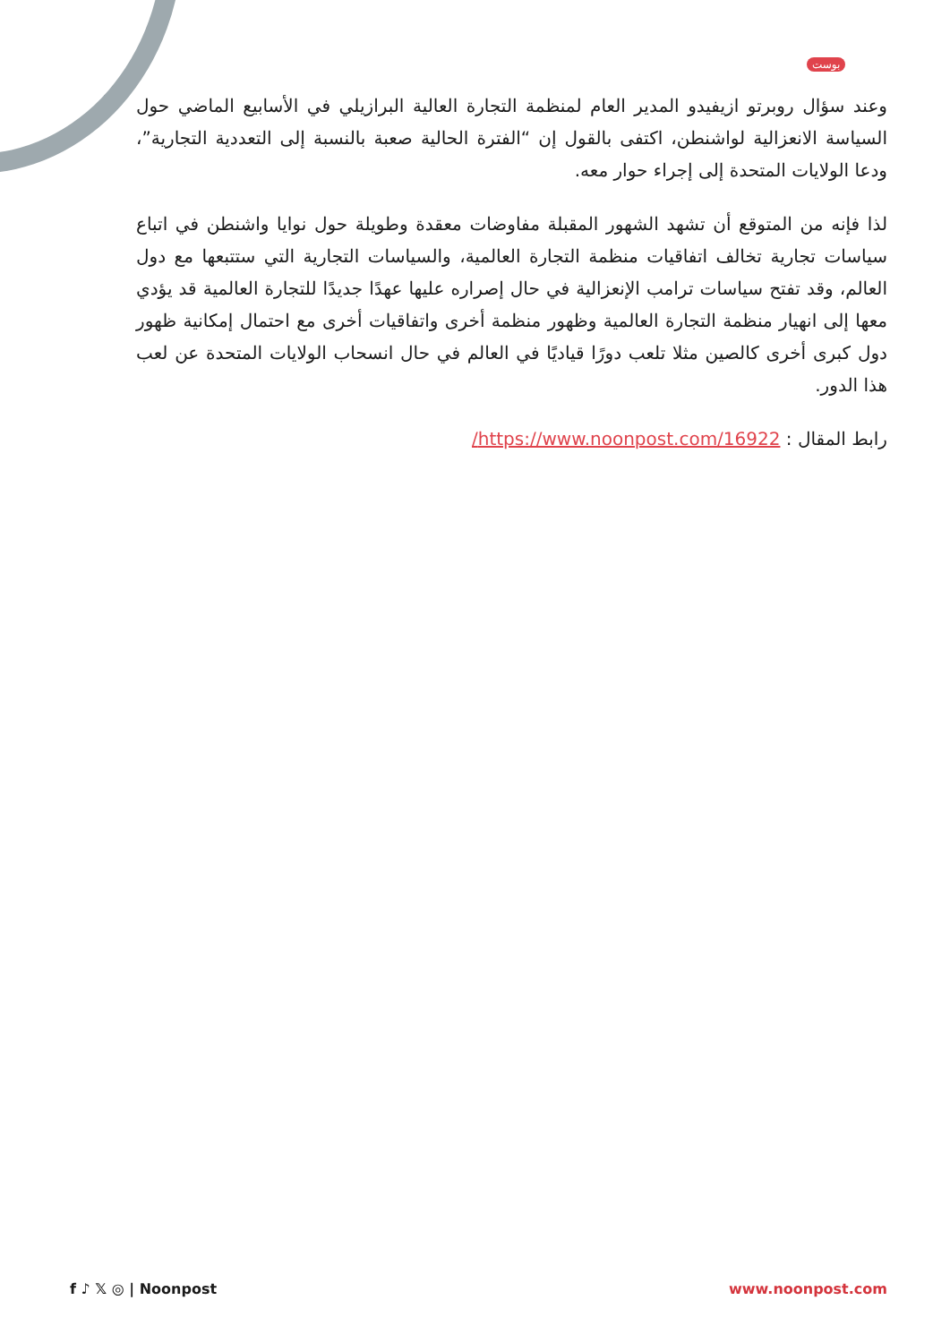بوست
وعند سؤال روبرتو ازيفيدو المدير العام لمنظمة التجارة العالية البرازيلي في الأسابيع الماضي حول السياسة الانعزالية لواشنطن، اكتفى بالقول إن “الفترة الحالية صعبة بالنسبة إلى التعددية التجارية”، ودعا الولايات المتحدة إلى إجراء حوار معه.
لذا فإنه من المتوقع أن تشهد الشهور المقبلة مفاوضات معقدة وطويلة حول نوايا واشنطن في اتباع سياسات تجارية تخالف اتفاقيات منظمة التجارة العالمية، والسياسات التجارية التي ستتبعها مع دول العالم، وقد تفتح سياسات ترامب الإنعزالية في حال إصراره عليها عهدًا جديدًا للتجارة العالمية قد يؤدي معها إلى انهيار منظمة التجارة العالمية وظهور منظمة أخرى واتفاقيات أخرى مع احتمال إمكانية ظهور دول كبرى أخرى كالصين مثلا تلعب دورًا قياديًا في العالم في حال انسحاب الولايات المتحدة عن لعب هذا الدور.
رابط المقال : https://www.noonpost.com/16922/
f ♪ 𝕏 ◎ | Noonpost www.noonpost.com